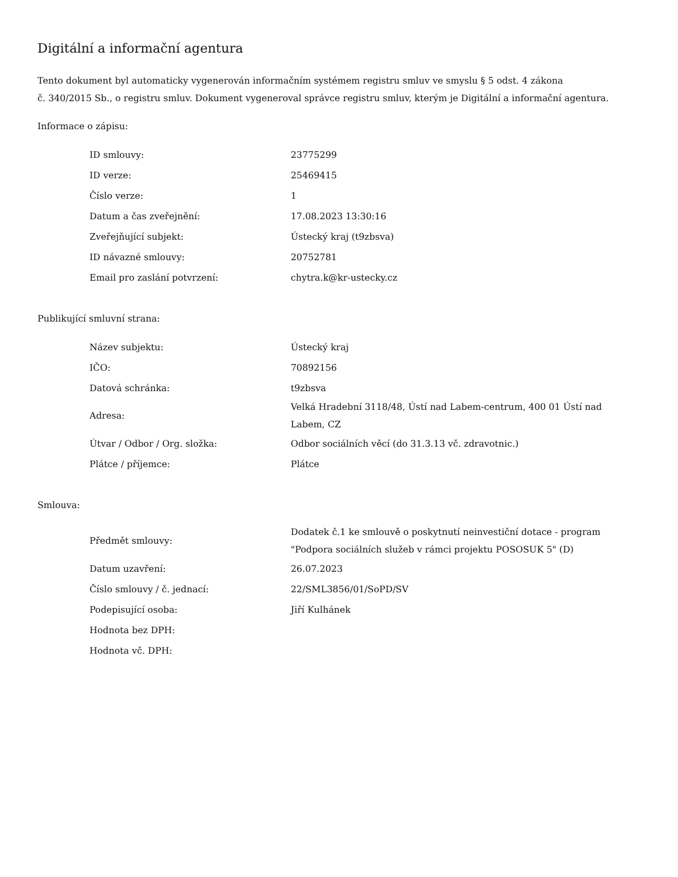Digitální a informační agentura
Tento dokument byl automaticky vygenerován informačním systémem registru smluv ve smyslu § 5 odst. 4 zákona
č. 340/2015 Sb., o registru smluv. Dokument vygeneroval správce registru smluv, kterým je Digitální a informační agentura.
Informace o zápisu:
| ID smlouvy: | 23775299 |
| ID verze: | 25469415 |
| Číslo verze: | 1 |
| Datum a čas zveřejnění: | 17.08.2023 13:30:16 |
| Zveřejňující subjekt: | Ústecký kraj (t9zbsva) |
| ID návazné smlouvy: | 20752781 |
| Email pro zaslání potvrzení: | chytra.k@kr-ustecky.cz |
Publikující smluvní strana:
| Název subjektu: | Ústecký kraj |
| IČO: | 70892156 |
| Datová schránka: | t9zbsva |
| Adresa: | Velká Hradební 3118/48, Ústí nad Labem-centrum, 400 01 Ústí nad Labem, CZ |
| Útvar / Odbor / Org. složka: | Odbor sociálních věcí (do 31.3.13 vč. zdravotnic.) |
| Plátce / příjemce: | Plátce |
Smlouva:
| Předmět smlouvy: | Dodatek č.1 ke smlouvě o poskytnutí neinvestiční dotace - program "Podpora sociálních služeb v rámci projektu POSOSUK 5" (D) |
| Datum uzavření: | 26.07.2023 |
| Číslo smlouvy / č. jednací: | 22/SML3856/01/SoPD/SV |
| Podepisující osoba: | Jiří Kulhánek |
| Hodnota bez DPH: | |
| Hodnota vč. DPH: | |